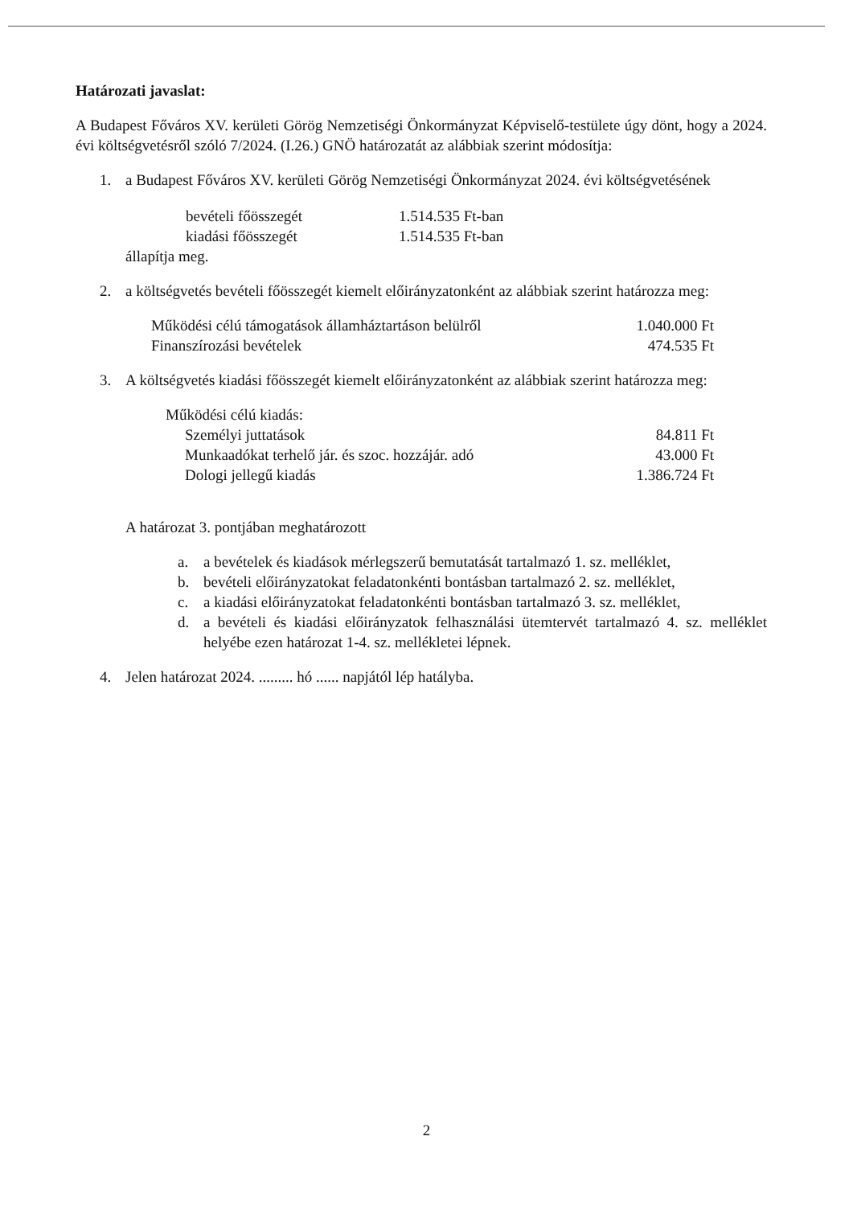Határozati javaslat:
A Budapest Főváros XV. kerületi Görög Nemzetiségi Önkormányzat Képviselő-testülete úgy dönt, hogy a 2024. évi költségvetésről szóló 7/2024. (I.26.) GNÖ határozatát az alábbiak szerint módosítja:
1. a Budapest Főváros XV. kerületi Görög Nemzetiségi Önkormányzat 2024. évi költségvetésének
| bevételi főösszegét | 1.514.535 Ft-ban |
| kiadási főösszegét | 1.514.535 Ft-ban |
állapítja meg.
2. a költségvetés bevételi főösszegét kiemelt előirányzatonként az alábbiak szerint határozza meg:
| Működési célú támogatások államháztartáson belülről | 1.040.000 Ft |
| Finanszírozási bevételek | 474.535 Ft |
3. A költségvetés kiadási főösszegét kiemelt előirányzatonként az alábbiak szerint határozza meg:
| Működési célú kiadás: | |
| Személyi juttatások | 84.811 Ft |
| Munkaadókat terhelő jár. és szoc. hozzájár. adó | 43.000 Ft |
| Dologi jellegű kiadás | 1.386.724 Ft |
A határozat 3. pontjában meghatározott
a. a bevételek és kiadások mérlegszerű bemutatását tartalmazó 1. sz. melléklet,
b. bevételi előirányzatokat feladatonkénti bontásban tartalmazó 2. sz. melléklet,
c. a kiadási előirányzatokat feladatonkénti bontásban tartalmazó 3. sz. melléklet,
d. a bevételi és kiadási előirányzatok felhasználási ütemtervét tartalmazó 4. sz. melléklet helyébe ezen határozat 1-4. sz. mellékletei lépnek.
4. Jelen határozat 2024. ......... hó ...... napjától lép hatályba.
2